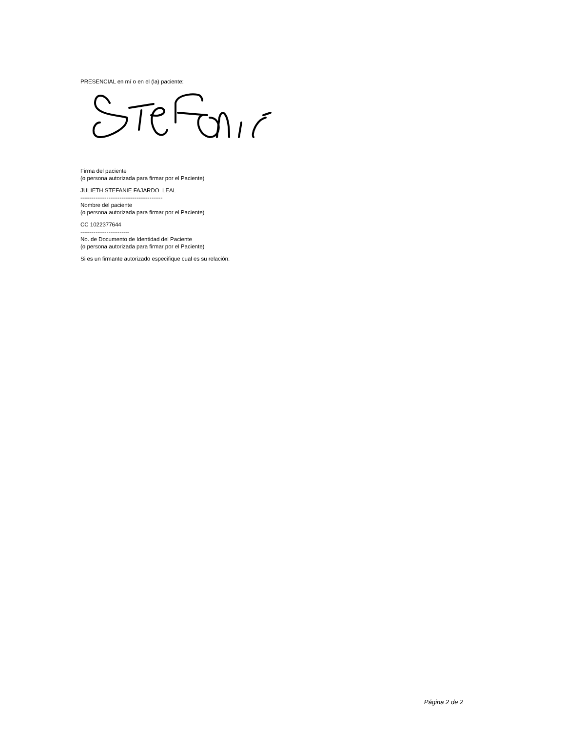PRESENCIAL en mí o en el (la) paciente:
Firma del paciente
(o persona autorizada para firmar por el Paciente)
JULIETH STEFANIE FAJARDO LEAL
--------------------------------------------
Nombre del paciente
(o persona autorizada para firmar por el Paciente)
CC 1022377644
--------------------------
No. de Documento de Identidad del Paciente
(o persona autorizada para firmar por el Paciente)
Si es un firmante autorizado especifique cual es su relación:
Página 2 de 2